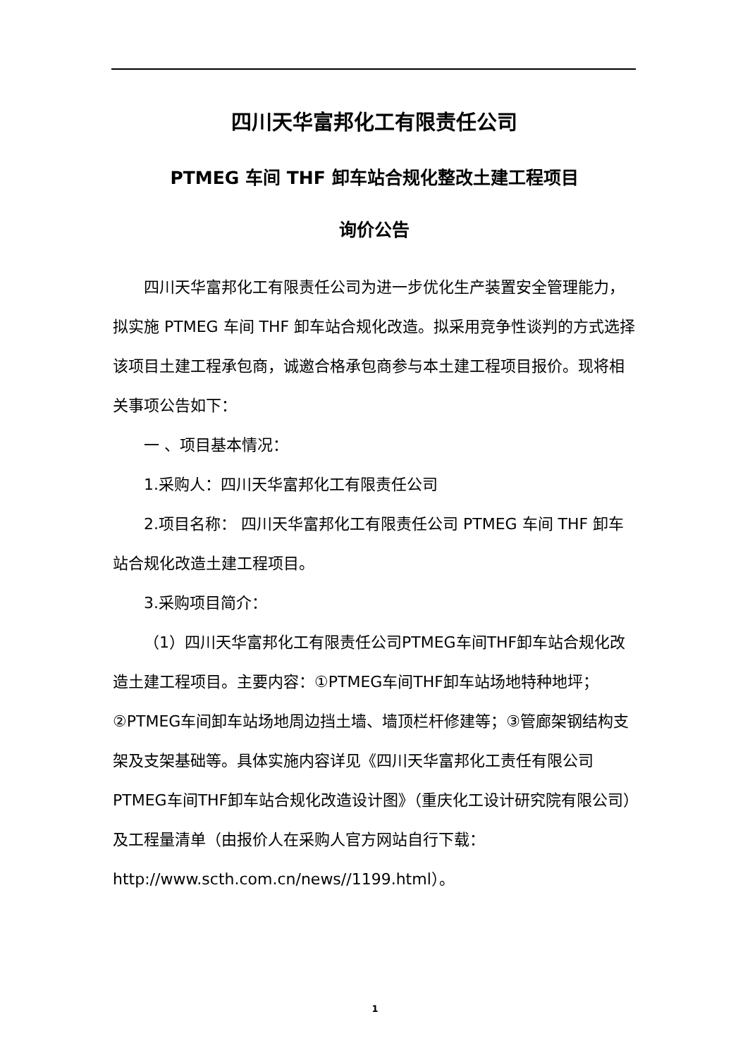四川天华富邦化工有限责任公司
PTMEG 车间 THF 卸车站合规化整改土建工程项目
询价公告
四川天华富邦化工有限责任公司为进一步优化生产装置安全管理能力，拟实施 PTMEG 车间 THF 卸车站合规化改造。拟采用竞争性谈判的方式选择该项目土建工程承包商，诚邀合格承包商参与本土建工程项目报价。现将相关事项公告如下：
一 、项目基本情况：
1.采购人：四川天华富邦化工有限责任公司
2.项目名称： 四川天华富邦化工有限责任公司 PTMEG 车间 THF 卸车站合规化改造土建工程项目。
3.采购项目简介：
（1）四川天华富邦化工有限责任公司PTMEG车间THF卸车站合规化改造土建工程项目。主要内容：①PTMEG车间THF卸车站场地特种地坪；②PTMEG车间卸车站场地周边挡土墙、墙顶栏杆修建等；③管廊架钢结构支架及支架基础等。具体实施内容详见《四川天华富邦化工责任有限公司PTMEG车间THF卸车站合规化改造设计图》（重庆化工设计研究院有限公司）及工程量清单（由报价人在采购人官方网站自行下载：http://www.scth.com.cn/news//1199.html）。
1